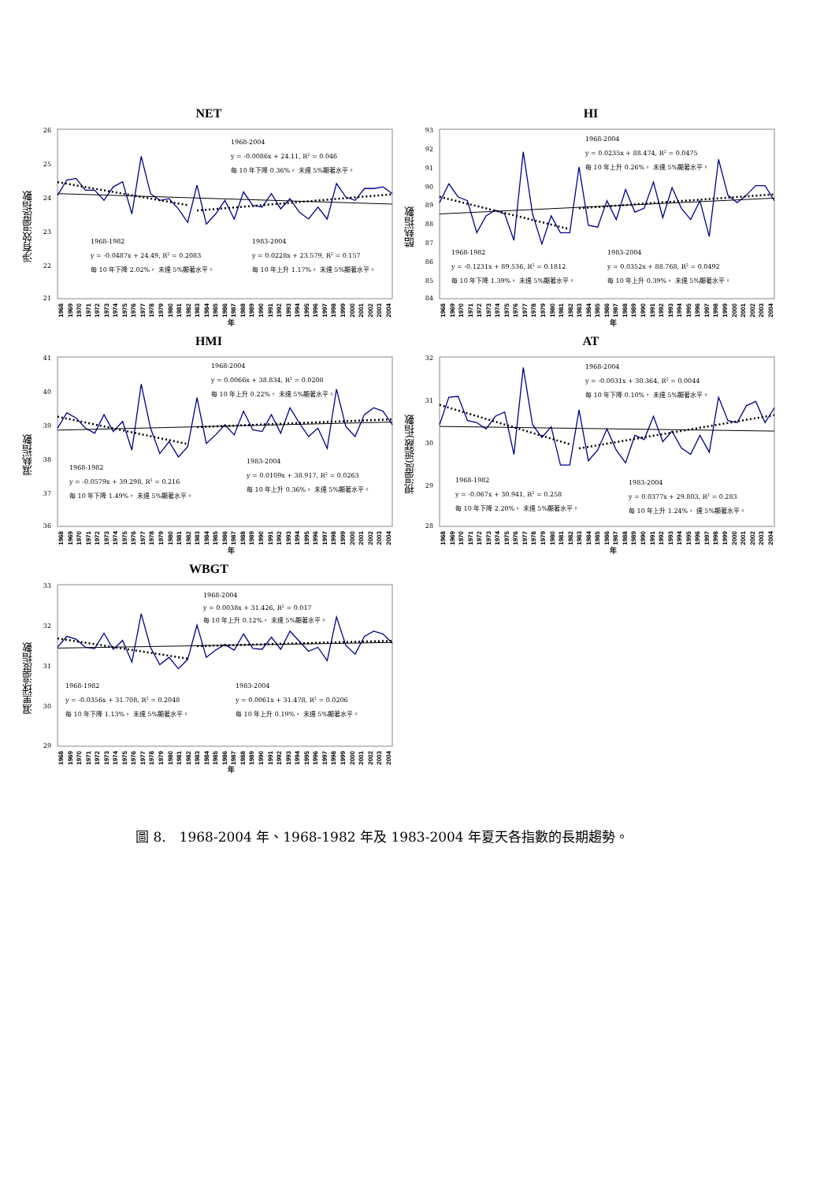NET
淨有效溫度指數
26
25
24
23
22
21
1968-2004
y = -0.0086x + 24.11, R2 = 0.046
每 10 年下降 0.36%， 未達 5%顯著水平。
1968-1982
y = -0.0487x + 24.49, R2 = 0.2083
每 10 年下降 2.02%， 未達 5%顯著水平。
1983-2004
y = 0.0228x + 23.579, R2 = 0.157
每 10 年上升 1.17%， 未達 5%顯著水平。
1968 1969 1970 1971 1972 1973 1974 1975 1976 1977 1978 1979 1980 1981 1982 1983 1984 1985 1986 1987 1988 1989 1990 1991 1992 1993 1994 1995 1996 1997 1998 1999 2000 2001 2002 2003 2004
年
HI
酷熱指數
93
92
91
90
89
88
87
86
85
84
1968-2004
y = 0.0235x + 88.474, R2 = 0.0475
每 10 年上升 0.26%， 未達 5%顯著水平。
1968-1982
y = -0.1231x + 89.536, R2 = 0.1812
每 10 年下降 1.39%， 未達 5%顯著水平。
1983-2004
y = 0.0352x + 88.768, R2 = 0.0492
每 10 年上升 0.39%， 未達 5%顯著水平。
1968 1969 1970 1971 1972 1973 1974 1975 1976 1977 1978 1979 1980 1981 1982 1983 1984 1985 1986 1987 1988 1989 1990 1991 1992 1993 1994 1995 1996 1997 1998 1999 2000 2001 2002 2003 2004
年
HMI
濕熱指數
41
40
39
38
37
36
1968-2004
y = 0.0066x + 38.834, R2 = 0.0208
每 10 年上升 0.22%， 未達 5%顯著水平。
1968-1982
y = -0.0579x + 39.298, R2 = 0.216
每 10 年下降 1.49%， 未達 5%顯著水平。
1983-2004
y = 0.0109x + 38.917, R2 = 0.0263
每 10 年上升 0.36%， 未達 5%顯著水平。
1968 1969 1970 1971 1972 1973 1974 1975 1976 1977 1978 1979 1980 1981 1982 1983 1984 1985 1986 1987 1988 1989 1990 1991 1992 1993 1994 1995 1996 1997 1998 1999 2000 2001 2002 2003 2004
年
AT
視溫度(遮蔽)指數
32
31
30
29
28
1968-2004
y = -0.0031x + 30.364, R2 = 0.0044
每 10 年下降 0.10%， 未達 5%顯著水平。
1968-1982
y = -0.067x + 30.941, R2 = 0.258
每 10 年下降 2.20%， 未達 5%顯著水平。
1983-2004
y = 0.0377x + 29.803, R2 = 0.283
每 10 年上升 1.24%， 達 5%顯著水平。
1968 1969 1970 1971 1972 1973 1974 1975 1976 1977 1978 1979 1980 1981 1982 1983 1984 1985 1986 1987 1988 1989 1990 1991 1992 1993 1994 1995 1996 1997 1998 1999 2000 2001 2002 2003 2004
年
WBGT
濕黑球溫度指數
33
32
31
30
29
1968-2004
y = 0.0038x + 31.426, R2 = 0.017
每 10 年上升 0.12%， 未達 5%顯著水平。
1968-1982
y = -0.0356x + 31.708, R2 = 0.2048
每 10 年下降 1.13%， 未達 5%顯著水平。
1983-2004
y = 0.0061x + 31.478, R2 = 0.0206
每 10 年上升 0.19%， 未達 5%顯著水平。
1968 1969 1970 1971 1972 1973 1974 1975 1976 1977 1978 1979 1980 1981 1982 1983 1984 1985 1986 1987 1988 1989 1990 1991 1992 1993 1994 1995 1996 1997 1998 1999 2000 2001 2002 2003 2004
年
圖 8.　1968-2004 年、1968-1982 年及 1983-2004 年夏天各指數的長期趨勢。